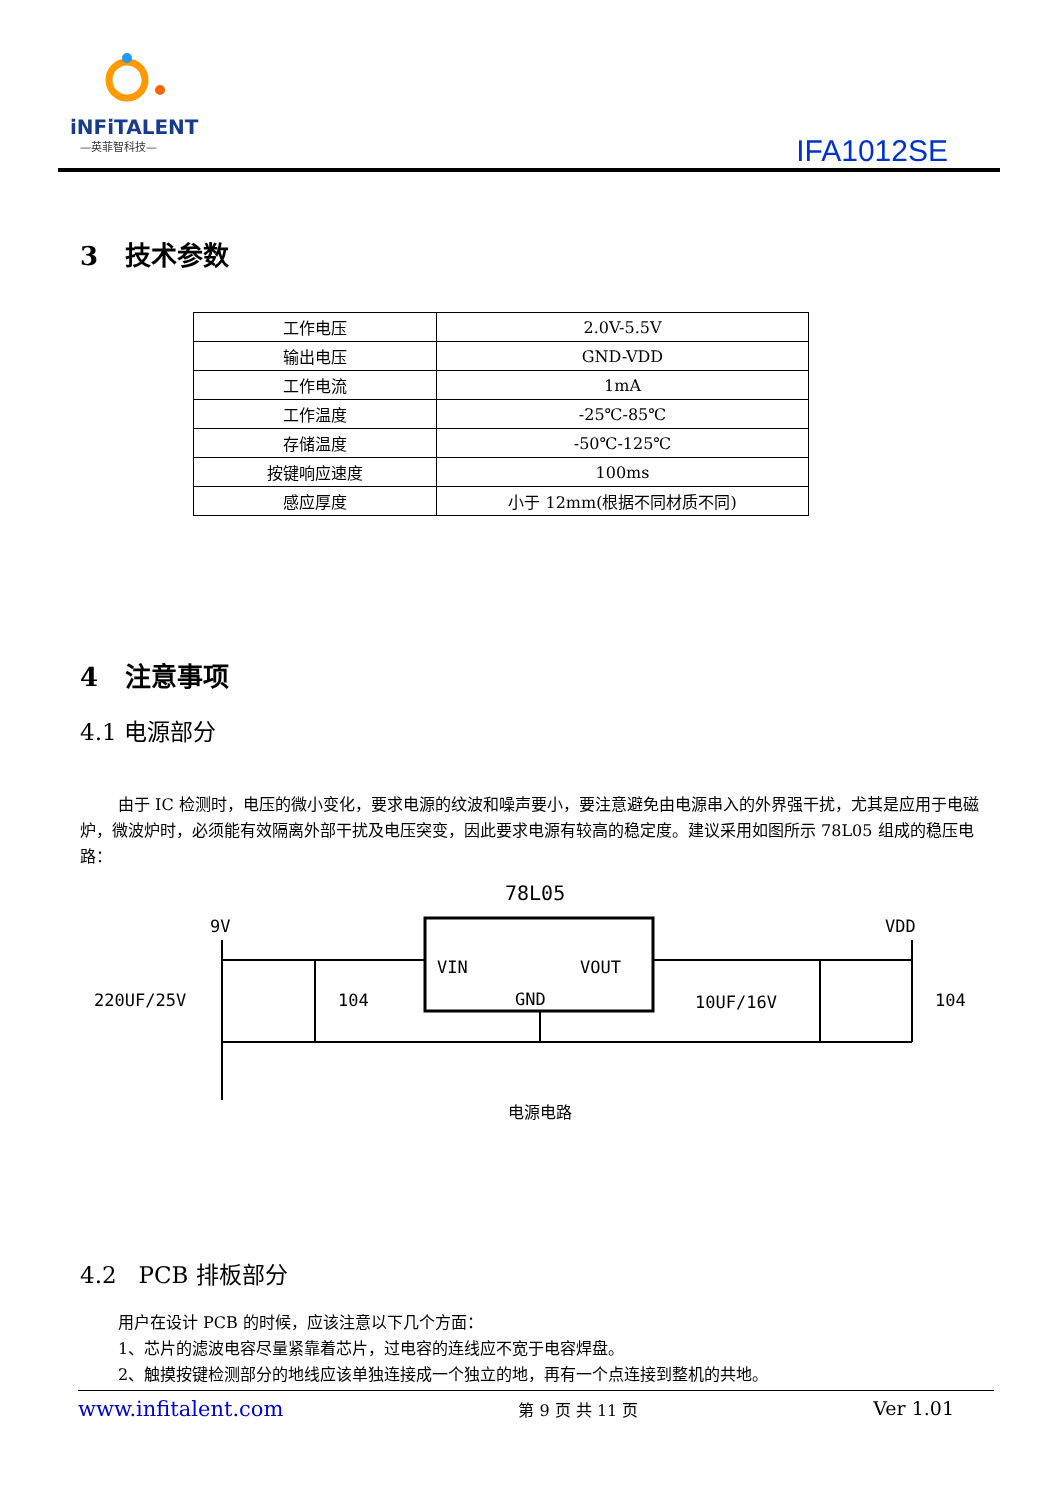iNFiTALENT
—英菲智科技—
IFA1012SE
3 技术参数
| 工作电压 | 2.0V-5.5V |
| 输出电压 | GND-VDD |
| 工作电流 | 1mA |
| 工作温度 | -25℃-85℃ |
| 存储温度 | -50℃-125℃ |
| 按键响应速度 | 100ms |
| 感应厚度 | 小于 12mm(根据不同材质不同) |
4 注意事项
4.1 电源部分
由于 IC 检测时，电压的微小变化，要求电源的纹波和噪声要小，要注意避免由电源串入的外界强干扰，尤其是应用于电磁炉，微波炉时，必须能有效隔离外部干扰及电压突变，因此要求电源有较高的稳定度。建议采用如图所示 78L05 组成的稳压电路：
78L05
9V
VDD
VIN
VOUT
GND
220UF/25V
104
10UF/16V
104
电源电路
4.2 PCB 排板部分
用户在设计 PCB 的时候，应该注意以下几个方面：
1、芯片的滤波电容尽量紧靠着芯片，过电容的连线应不宽于电容焊盘。
2、触摸按键检测部分的地线应该单独连接成一个独立的地，再有一个点连接到整机的共地。
www.infitalent.com 第 9 页 共 11 页 Ver 1.01